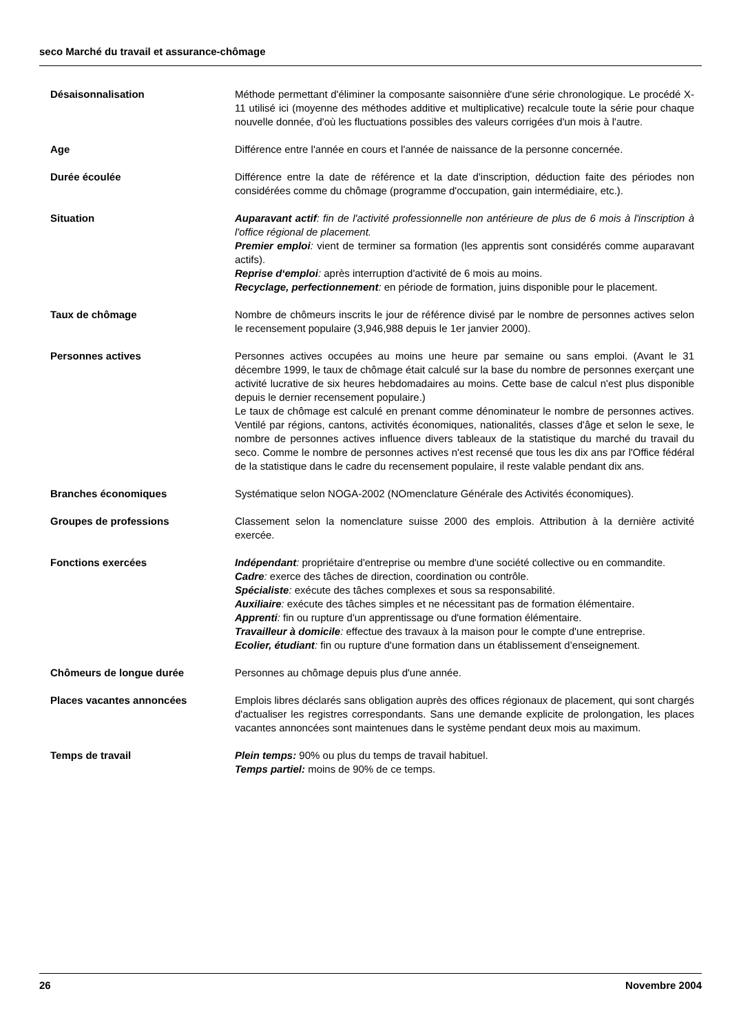seco Marché du travail et assurance-chômage
Désaisonnalisation Méthode permettant d'éliminer la composante saisonnière d'une série chronologique. Le procédé X-11 utilisé ici (moyenne des méthodes additive et multiplicative) recalcule toute la série pour chaque nouvelle donnée, d'où les fluctuations possibles des valeurs corrigées d'un mois à l'autre.
Age Différence entre l'année en cours et l'année de naissance de la personne concernée.
Durée écoulée Différence entre la date de référence et la date d'inscription, déduction faite des périodes non considérées comme du chômage (programme d'occupation, gain intermédiaire, etc.).
Situation Auparavant actif: fin de l'activité professionnelle non antérieure de plus de 6 mois à l'inscription à l'office régional de placement.
Premier emploi: vient de terminer sa formation (les apprentis sont considérés comme auparavant actifs).
Reprise d‘emploi: après interruption d'activité de 6 mois au moins.
Recyclage, perfectionnement: en période de formation, juins disponible pour le placement.
Taux de chômage Nombre de chômeurs inscrits le jour de référence divisé par le nombre de personnes actives selon le recensement populaire (3,946,988 depuis le 1er janvier 2000).
Personnes actives Personnes actives occupées au moins une heure par semaine ou sans emploi. (Avant le 31 décembre 1999, le taux de chômage était calculé sur la base du nombre de personnes exerçant une activité lucrative de six heures hebdomadaires au moins. Cette base de calcul n'est plus disponible depuis le dernier recensement populaire.)
Le taux de chômage est calculé en prenant comme dénominateur le nombre de personnes actives. Ventilé par régions, cantons, activités économiques, nationalités, classes d'âge et selon le sexe, le nombre de personnes actives influence divers tableaux de la statistique du marché du travail du seco. Comme le nombre de personnes actives n'est recensé que tous les dix ans par l'Office fédéral de la statistique dans le cadre du recensement populaire, il reste valable pendant dix ans.
Branches économiques Systématique selon NOGA-2002 (NOmenclature Générale des Activités économiques).
Groupes de professions Classement selon la nomenclature suisse 2000 des emplois. Attribution à la dernière activité exercée.
Fonctions exercées Indépendant: propriétaire d'entreprise ou membre d'une société collective ou en commandite.
Cadre: exerce des tâches de direction, coordination ou contrôle.
Spécialiste: exécute des tâches complexes et sous sa responsabilité.
Auxiliaire: exécute des tâches simples et ne nécessitant pas de formation élémentaire.
Apprenti: fin ou rupture d'un apprentissage ou d'une formation élémentaire.
Travailleur à domicile: effectue des travaux à la maison pour le compte d'une entreprise.
Ecolier, étudiant: fin ou rupture d'une formation dans un établissement d’enseignement.
Chômeurs de longue durée Personnes au chômage depuis plus d'une année.
Places vacantes annoncées Emplois libres déclarés sans obligation auprès des offices régionaux de placement, qui sont chargés d'actualiser les registres correspondants. Sans une demande explicite de prolongation, les places vacantes annoncées sont maintenues dans le système pendant deux mois au maximum.
Temps de travail Plein temps: 90% ou plus du temps de travail habituel.
Temps partiel: moins de 90% de ce temps.
26 Novembre 2004